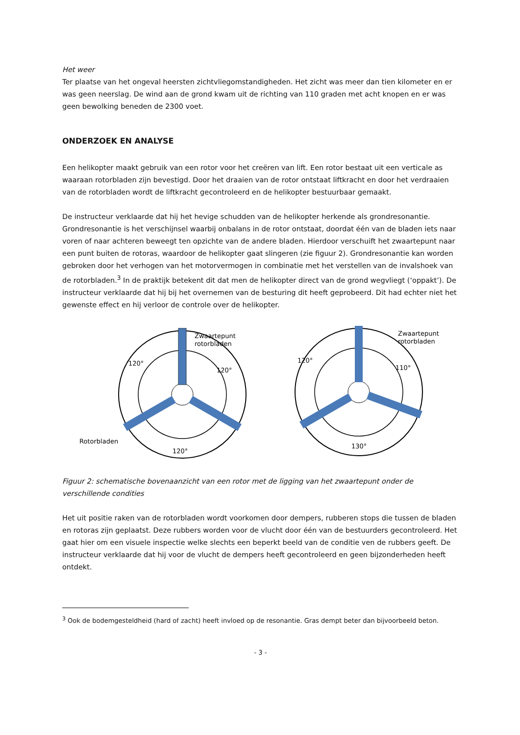Het weer
Ter plaatse van het ongeval heersten zichtvliegomstandigheden. Het zicht was meer dan tien kilometer en er was geen neerslag. De wind aan de grond kwam uit de richting van 110 graden met acht knopen en er was geen bewolking beneden de 2300 voet.
ONDERZOEK EN ANALYSE
Een helikopter maakt gebruik van een rotor voor het creëren van lift. Een rotor bestaat uit een verticale as waaraan rotorbladen zijn bevestigd. Door het draaien van de rotor ontstaat liftkracht en door het verdraaien van de rotorbladen wordt de liftkracht gecontroleerd en de helikopter bestuurbaar gemaakt.
De instructeur verklaarde dat hij het hevige schudden van de helikopter herkende als grondresonantie. Grondresonantie is het verschijnsel waarbij onbalans in de rotor ontstaat, doordat één van de bladen iets naar voren of naar achteren beweegt ten opzichte van de andere bladen. Hierdoor verschuift het zwaartepunt naar een punt buiten de rotoras, waardoor de helikopter gaat slingeren (zie figuur 2). Grondresonantie kan worden gebroken door het verhogen van het motorvermogen in combinatie met het verstellen van de invalshoek van de rotorbladen.<sup>3</sup> In de praktijk betekent dit dat men de helikopter direct van de grond wegvliegt (‘oppakt’). De instructeur verklaarde dat hij bij het overnemen van de besturing dit heeft geprobeerd. Dit had echter niet het gewenste effect en hij verloor de controle over de helikopter.
Zwaartepunt
rotorbladen
120°
120°
120°
Rotorbladen
Zwaartepunt
rotorbladen
120°
110°
130°
Figuur 2: schematische bovenaanzicht van een rotor met de ligging van het zwaartepunt onder de verschillende condities
Het uit positie raken van de rotorbladen wordt voorkomen door dempers, rubberen stops die tussen de bladen en rotoras zijn geplaatst. Deze rubbers worden voor de vlucht door één van de bestuurders gecontroleerd. Het gaat hier om een visuele inspectie welke slechts een beperkt beeld van de conditie ven de rubbers geeft. De instructeur verklaarde dat hij voor de vlucht de dempers heeft gecontroleerd en geen bijzonderheden heeft ontdekt.
<sup>3</sup> Ook de bodemgesteldheid (hard of zacht) heeft invloed op de resonantie. Gras dempt beter dan bijvoorbeeld beton.
- 3 -